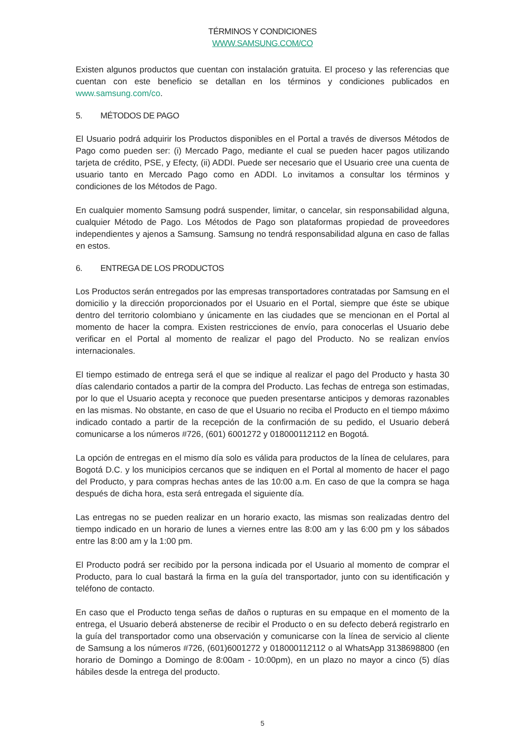TÉRMINOS Y CONDICIONES
WWW.SAMSUNG.COM/CO
Existen algunos productos que cuentan con instalación gratuita. El proceso y las referencias que cuentan con este beneficio se detallan en los términos y condiciones publicados en www.samsung.com/co.
5. MÉTODOS DE PAGO
El Usuario podrá adquirir los Productos disponibles en el Portal a través de diversos Métodos de Pago como pueden ser: (i) Mercado Pago, mediante el cual se pueden hacer pagos utilizando tarjeta de crédito, PSE, y Efecty, (ii) ADDI. Puede ser necesario que el Usuario cree una cuenta de usuario tanto en Mercado Pago como en ADDI. Lo invitamos a consultar los términos y condiciones de los Métodos de Pago.
En cualquier momento Samsung podrá suspender, limitar, o cancelar, sin responsabilidad alguna, cualquier Método de Pago. Los Métodos de Pago son plataformas propiedad de proveedores independientes y ajenos a Samsung. Samsung no tendrá responsabilidad alguna en caso de fallas en estos.
6. ENTREGA DE LOS PRODUCTOS
Los Productos serán entregados por las empresas transportadores contratadas por Samsung en el domicilio y la dirección proporcionados por el Usuario en el Portal, siempre que éste se ubique dentro del territorio colombiano y únicamente en las ciudades que se mencionan en el Portal al momento de hacer la compra. Existen restricciones de envío, para conocerlas el Usuario debe verificar en el Portal al momento de realizar el pago del Producto. No se realizan envíos internacionales.
El tiempo estimado de entrega será el que se indique al realizar el pago del Producto y hasta 30 días calendario contados a partir de la compra del Producto. Las fechas de entrega son estimadas, por lo que el Usuario acepta y reconoce que pueden presentarse anticipos y demoras razonables en las mismas. No obstante, en caso de que el Usuario no reciba el Producto en el tiempo máximo indicado contado a partir de la recepción de la confirmación de su pedido, el Usuario deberá comunicarse a los números #726, (601) 6001272 y 018000112112 en Bogotá.
La opción de entregas en el mismo día solo es válida para productos de la línea de celulares, para Bogotá D.C. y los municipios cercanos que se indiquen en el Portal al momento de hacer el pago del Producto, y para compras hechas antes de las 10:00 a.m. En caso de que la compra se haga después de dicha hora, esta será entregada el siguiente día.
Las entregas no se pueden realizar en un horario exacto, las mismas son realizadas dentro del tiempo indicado en un horario de lunes a viernes entre las 8:00 am y las 6:00 pm y los sábados entre las 8:00 am y la 1:00 pm.
El Producto podrá ser recibido por la persona indicada por el Usuario al momento de comprar el Producto, para lo cual bastará la firma en la guía del transportador, junto con su identificación y teléfono de contacto.
En caso que el Producto tenga señas de daños o rupturas en su empaque en el momento de la entrega, el Usuario deberá abstenerse de recibir el Producto o en su defecto deberá registrarlo en la guía del transportador como una observación y comunicarse con la línea de servicio al cliente de Samsung a los números #726, (601)6001272 y 018000112112 o al WhatsApp 3138698800 (en horario de Domingo a Domingo de 8:00am - 10:00pm), en un plazo no mayor a cinco (5) días hábiles desde la entrega del producto.
5